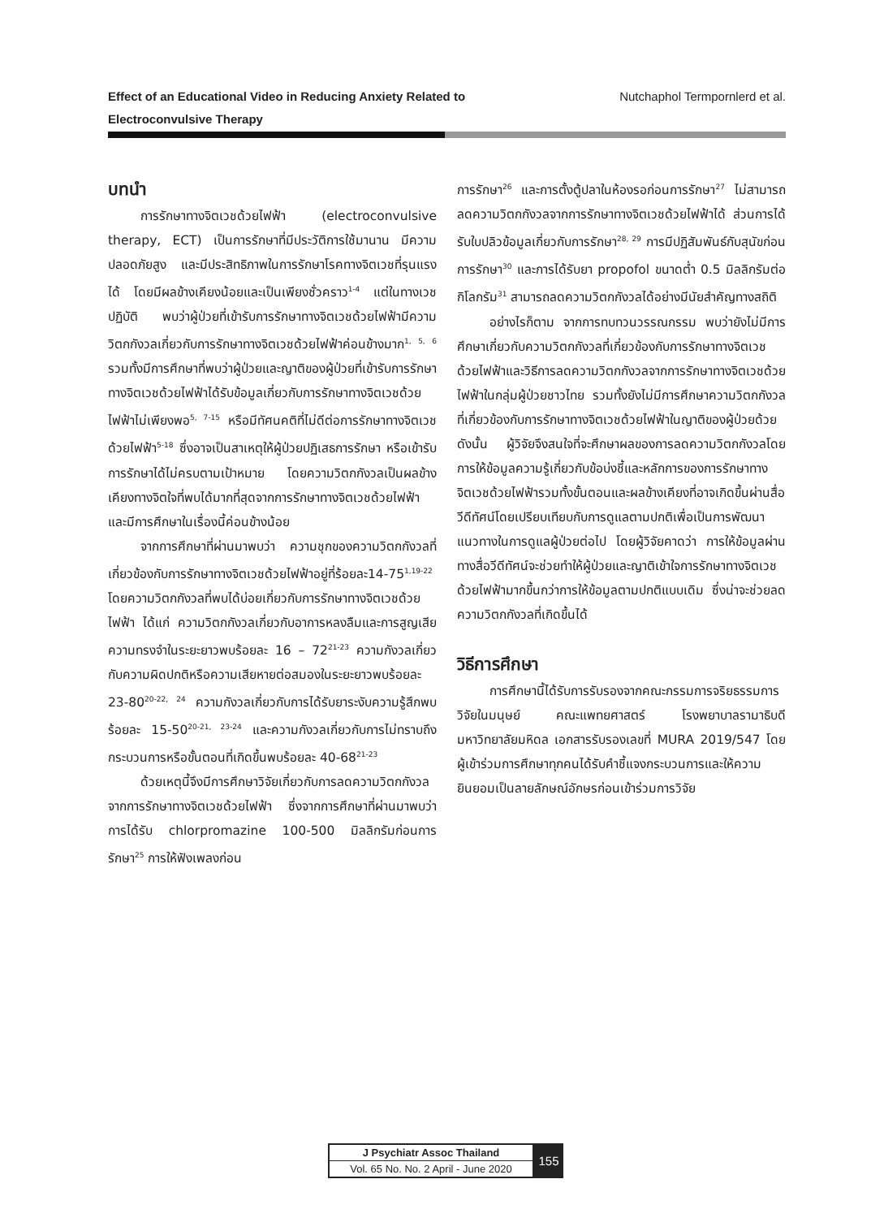Effect of an Educational Video in Reducing Anxiety Related to
Electroconvulsive Therapy
Nutchaphol Termpornlerd et al.
บทนำ
การรักษาทางจิตเวชด้วยไฟฟ้า (electroconvulsive therapy, ECT) เป็นการรักษาที่มีประวัติการใช้มานาน มีความปลอดภัยสูง และมีประสิทธิภาพในการรักษาโรคทางจิตเวชที่รุนแรงได้ โดยมีผลข้างเคียงน้อยและเป็นเพียงชั่วคราว<sup>1-4</sup> แต่ในทางเวชปฏิบัติ พบว่าผู้ป่วยที่เข้ารับการรักษาทางจิตเวชด้วยไฟฟ้ามีความวิตกกังวลเกี่ยวกับการรักษาทางจิตเวชด้วยไฟฟ้าค่อนข้างมาก<sup>1, 5, 6</sup> รวมทั้งมีการศึกษาที่พบว่าผู้ป่วยและญาติของผู้ป่วยที่เข้ารับการรักษาทางจิตเวชด้วยไฟฟ้าได้รับข้อมูลเกี่ยวกับการรักษาทางจิตเวชด้วยไฟฟ้าไม่เพียงพอ<sup>5, 7-15</sup> หรือมีทัศนคติที่ไม่ดีต่อการรักษาทางจิตเวชด้วยไฟฟ้า<sup>5-18</sup> ซึ่งอาจเป็นสาเหตุให้ผู้ป่วยปฏิเสธการรักษา หรือเข้ารับการรักษาได้ไม่ครบตามเป้าหมาย โดยความวิตกกังวลเป็นผลข้างเคียงทางจิตใจที่พบได้มากที่สุดจากการรักษาทางจิตเวชด้วยไฟฟ้า และมีการศึกษาในเรื่องนี้ค่อนข้างน้อย
จากการศึกษาที่ผ่านมาพบว่า ความชุกของความวิตกกังวลที่เกี่ยวข้องกับการรักษาทางจิตเวชด้วยไฟฟ้าอยู่ที่ร้อยละ14-75<sup>1,19-22</sup> โดยความวิตกกังวลที่พบได้บ่อยเกี่ยวกับการรักษาทางจิตเวชด้วยไฟฟ้า ได้แก่ ความวิตกกังวลเกี่ยวกับอาการหลงลืมและการสูญเสียความทรงจำในระยะยาวพบร้อยละ 16 – 72<sup>21-23</sup> ความกังวลเกี่ยวกับความผิดปกติหรือความเสียหายต่อสมองในระยะยาวพบร้อยละ 23-80<sup>20-22, 24</sup> ความกังวลเกี่ยวกับการได้รับยาระงับความรู้สึกพบร้อยละ 15-50<sup>20-21, 23-24</sup> และความกังวลเกี่ยวกับการไม่ทราบถึงกระบวนการหรือขั้นตอนที่เกิดขึ้นพบร้อยละ 40-68<sup>21-23</sup>
ด้วยเหตุนี้จึงมีการศึกษาวิจัยเกี่ยวกับการลดความวิตกกังวลจากการรักษาทางจิตเวชด้วยไฟฟ้า ซึ่งจากการศึกษาที่ผ่านมาพบว่า การได้รับ chlorpromazine 100-500 มิลลิกรัมก่อนการรักษา<sup>25</sup> การให้ฟังเพลงก่อน
การรักษา<sup>26</sup> และการตั้งตู้ปลาในห้องรอก่อนการรักษา<sup>27</sup> ไม่สามารถลดความวิตกกังวลจากการรักษาทางจิตเวชด้วยไฟฟ้าได้ ส่วนการได้รับใบปลิวข้อมูลเกี่ยวกับการรักษา<sup>28, 29</sup> การมีปฏิสัมพันธ์กับสุนัขก่อนการรักษา<sup>30</sup> และการได้รับยา propofol ขนาดต่ำ 0.5 มิลลิกรัมต่อกิโลกรัม<sup>31</sup> สามารถลดความวิตกกังวลได้อย่างมีนัยสำคัญทางสถิติ
อย่างไรก็ตาม จากการทบทวนวรรณกรรม พบว่ายังไม่มีการศึกษาเกี่ยวกับความวิตกกังวลที่เกี่ยวข้องกับการรักษาทางจิตเวชด้วยไฟฟ้าและวิธีการลดความวิตกกังวลจากการรักษาทางจิตเวชด้วยไฟฟ้าในกลุ่มผู้ป่วยชาวไทย รวมทั้งยังไม่มีการศึกษาความวิตกกังวลที่เกี่ยวข้องกับการรักษาทางจิตเวชด้วยไฟฟ้าในญาติของผู้ป่วยด้วยดังนั้น ผู้วิจัยจึงสนใจที่จะศึกษาผลของการลดความวิตกกังวลโดยการให้ข้อมูลความรู้เกี่ยวกับข้อบ่งชี้และหลักการของการรักษาทางจิตเวชด้วยไฟฟ้ารวมทั้งขั้นตอนและผลข้างเคียงที่อาจเกิดขึ้นผ่านสื่อวีดีทัศน์โดยเปรียบเทียบกับการดูแลตามปกติเพื่อเป็นการพัฒนาแนวทางในการดูแลผู้ป่วยต่อไป โดยผู้วิจัยคาดว่า การให้ข้อมูลผ่านทางสื่อวีดีทัศน์จะช่วยทำให้ผู้ป่วยและญาติเข้าใจการรักษาทางจิตเวชด้วยไฟฟ้ามากขึ้นกว่าการให้ข้อมูลตามปกติแบบเดิม ซึ่งน่าจะช่วยลดความวิตกกังวลที่เกิดขึ้นได้
วิธีการศึกษา
การศึกษานี้ได้รับการรับรองจากคณะกรรมการจริยธรรมการวิจัยในมนุษย์ คณะแพทยศาสตร์ โรงพยาบาลรามาธิบดี มหาวิทยาลัยมหิดล เอกสารรับรองเลขที่ MURA 2019/547 โดยผู้เข้าร่วมการศึกษาทุกคนได้รับคำชี้แจงกระบวนการและให้ความยินยอมเป็นลายลักษณ์อักษรก่อนเข้าร่วมการวิจัย
J Psychiatr Assoc Thailand
Vol. 65 No. No. 2 April - June 2020
155